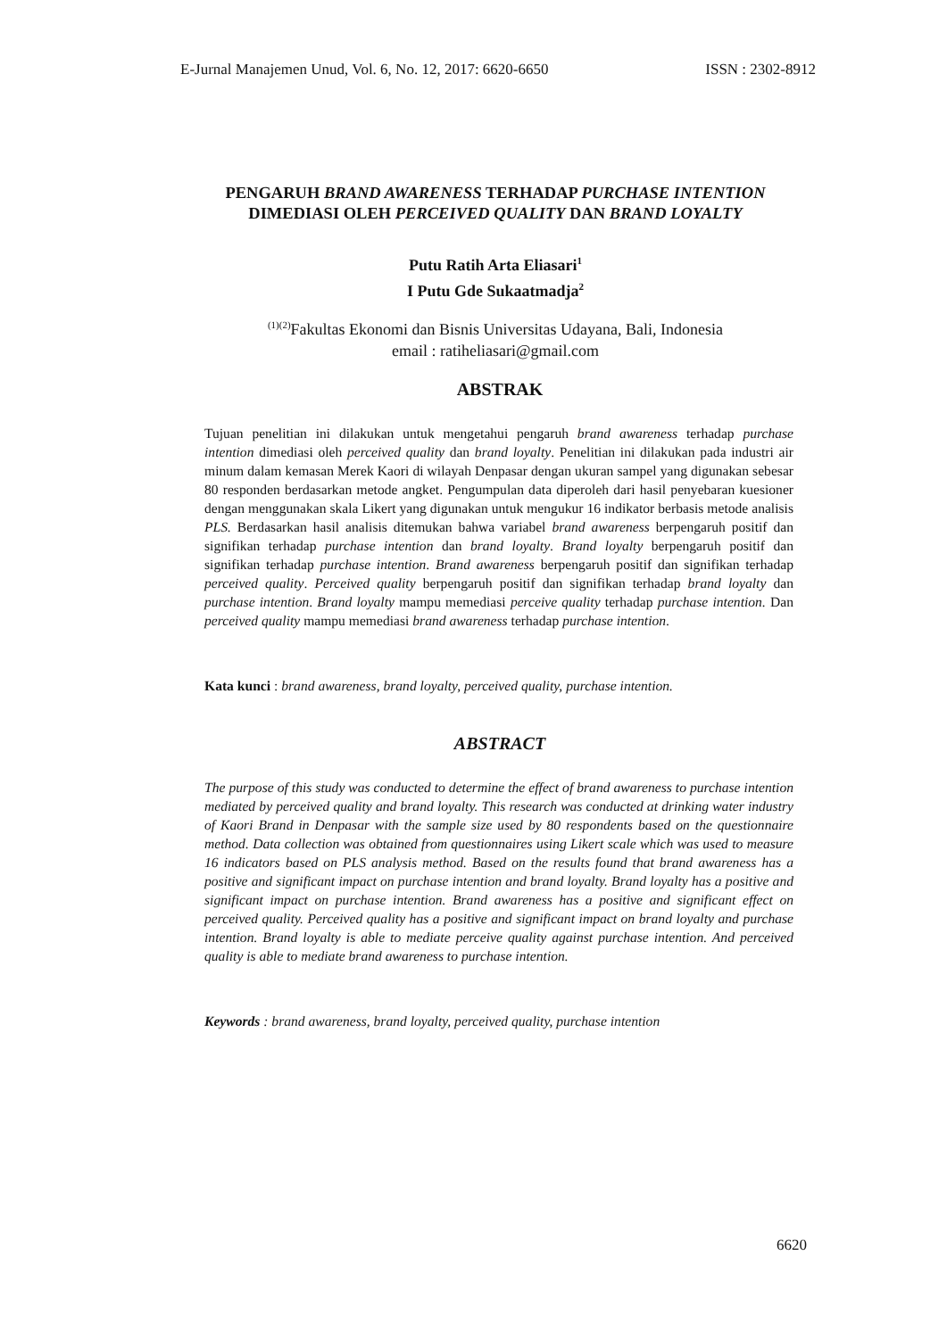E-Jurnal Manajemen Unud, Vol. 6, No. 12, 2017: 6620-6650 ISSN : 2302-8912
PENGARUH BRAND AWARENESS TERHADAP PURCHASE INTENTION
DIMEDIASI OLEH PERCEIVED QUALITY DAN BRAND LOYALTY
Putu Ratih Arta Eliasari<sup>1</sup>
I Putu Gde Sukaatmadja<sup>2</sup>
<sup>(1)(2)</sup>Fakultas Ekonomi dan Bisnis Universitas Udayana, Bali, Indonesia
email : ratiheliasari@gmail.com
ABSTRAK
Tujuan penelitian ini dilakukan untuk mengetahui pengaruh brand awareness terhadap purchase intention dimediasi oleh perceived quality dan brand loyalty. Penelitian ini dilakukan pada industri air minum dalam kemasan Merek Kaori di wilayah Denpasar dengan ukuran sampel yang digunakan sebesar 80 responden berdasarkan metode angket. Pengumpulan data diperoleh dari hasil penyebaran kuesioner dengan menggunakan skala Likert yang digunakan untuk mengukur 16 indikator berbasis metode analisis PLS. Berdasarkan hasil analisis ditemukan bahwa variabel brand awareness berpengaruh positif dan signifikan terhadap purchase intention dan brand loyalty. Brand loyalty berpengaruh positif dan signifikan terhadap purchase intention. Brand awareness berpengaruh positif dan signifikan terhadap perceived quality. Perceived quality berpengaruh positif dan signifikan terhadap brand loyalty dan purchase intention. Brand loyalty mampu memediasi perceive quality terhadap purchase intention. Dan perceived quality mampu memediasi brand awareness terhadap purchase intention.
Kata kunci : brand awareness, brand loyalty, perceived quality, purchase intention.
ABSTRACT
The purpose of this study was conducted to determine the effect of brand awareness to purchase intention mediated by perceived quality and brand loyalty. This research was conducted at drinking water industry of Kaori Brand in Denpasar with the sample size used by 80 respondents based on the questionnaire method. Data collection was obtained from questionnaires using Likert scale which was used to measure 16 indicators based on PLS analysis method. Based on the results found that brand awareness has a positive and significant impact on purchase intention and brand loyalty. Brand loyalty has a positive and significant impact on purchase intention. Brand awareness has a positive and significant effect on perceived quality. Perceived quality has a positive and significant impact on brand loyalty and purchase intention. Brand loyalty is able to mediate perceive quality against purchase intention. And perceived quality is able to mediate brand awareness to purchase intention.
Keywords : brand awareness, brand loyalty, perceived quality, purchase intention
6620